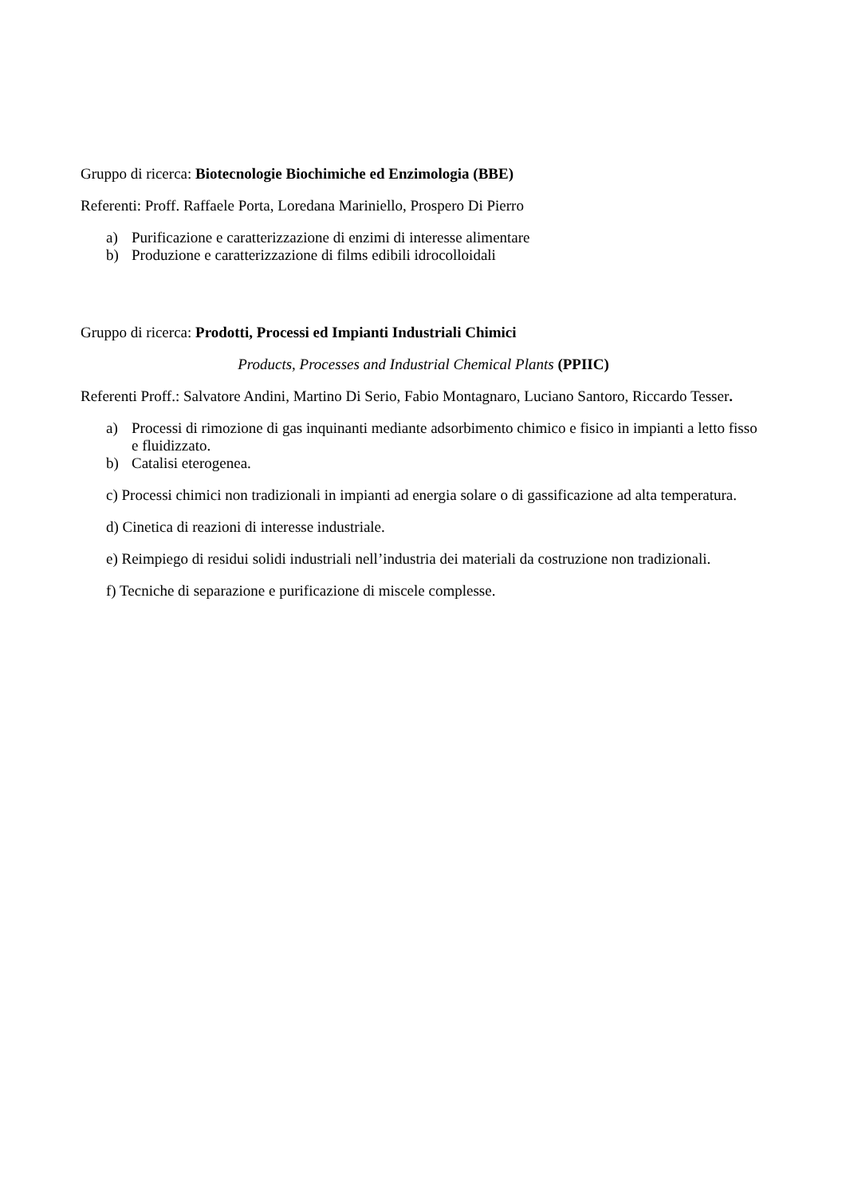Gruppo di ricerca: Biotecnologie Biochimiche ed Enzimologia (BBE)
Referenti: Proff. Raffaele Porta, Loredana Mariniello, Prospero Di Pierro
a) Purificazione e caratterizzazione di enzimi di interesse alimentare
b) Produzione e caratterizzazione di films edibili idrocolloidali
Gruppo di ricerca: Prodotti, Processi ed Impianti Industriali Chimici
Products, Processes and Industrial Chemical Plants (PPIIC)
Referenti Proff.: Salvatore Andini, Martino Di Serio, Fabio Montagnaro, Luciano Santoro, Riccardo Tesser.
a) Processi di rimozione di gas inquinanti mediante adsorbimento chimico e fisico in impianti a letto fisso e fluidizzato.
b) Catalisi eterogenea.
c) Processi chimici non tradizionali in impianti ad energia solare o di gassificazione ad alta temperatura.
d) Cinetica di reazioni di interesse industriale.
e) Reimpiego di residui solidi industriali nell’industria dei materiali da costruzione non tradizionali.
f) Tecniche di separazione e purificazione di miscele complesse.